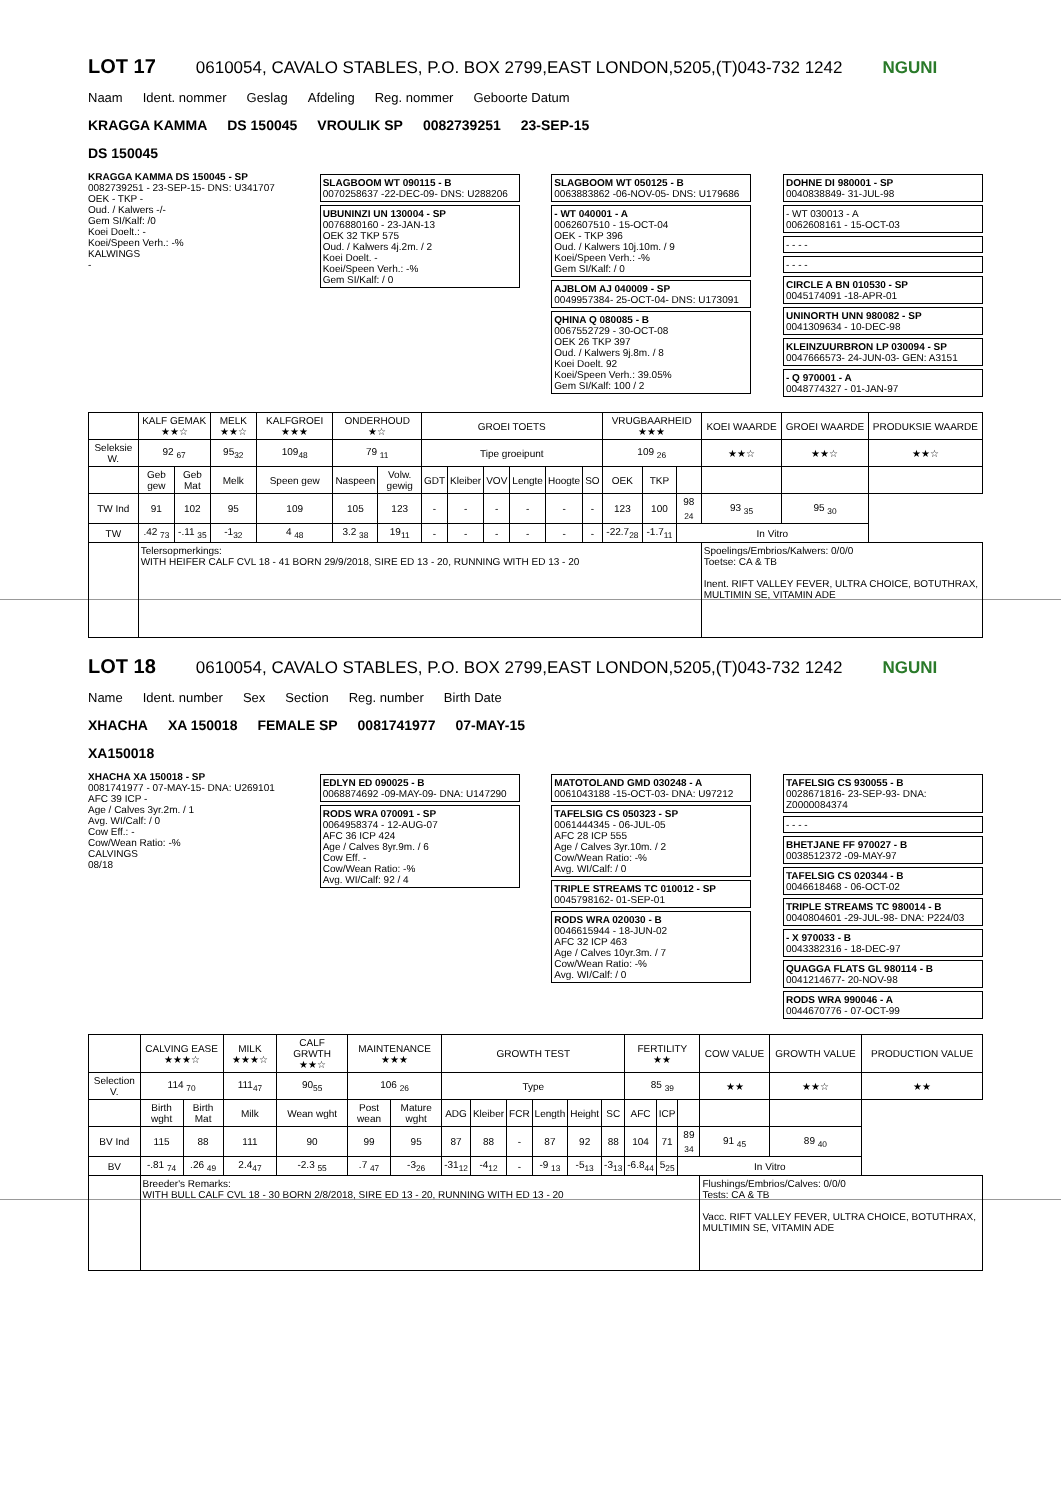LOT 17
0610054, CAVALO STABLES, P.O. BOX 2799,EAST LONDON,5205,(T)043-732 1242 NGUNI
Naam Ident. nommer Geslag Afdeling Reg. nommer Geboorte Datum
KRAGGA KAMMA DS 150045 VROULIK SP 0082739251 23-SEP-15
DS 150045
KRAGGA KAMMA DS 150045 - SP
0082739251 - 23-SEP-15- DNS: U341707
OEK - TKP -
Oud. / Kalwers -/-
Gem SI/Kalf: /0
Koei Doelt.: -
Koei/Speen Verh.: -%
KALWINGS
-
SLAGBOOM WT 090115 - B
0070258637 -22-DEC-09- DNS: U288206
UBUNINZI UN 130004 - SP
0076880160 - 23-JAN-13
OEK 32 TKP 575
Oud. / Kalwers 4j.2m. / 2
Koei Doelt. -
Koei/Speen Verh.: -%
Gem SI/Kalf: / 0
SLAGBOOM WT 050125 - B
0063883862 -06-NOV-05- DNS: U179686
- WT 040001 - A
0062607510 - 15-OCT-04
OEK - TKP 396
Oud. / Kalwers 10j.10m. / 9
Koei/Speen Verh.: -%
Gem SI/Kalf: / 0
AJBLOM AJ 040009 - SP
0049957384- 25-OCT-04- DNS: U173091
QHINA Q 080085 - B
0067552729 - 30-OCT-08
OEK 26 TKP 397
Oud. / Kalwers 9j.8m. / 8
Koei Doelt. 92
Koei/Speen Verh.: 39.05%
Gem SI/Kalf: 100 / 2
DOHNE DI 980001 - SP
0040838849- 31-JUL-98
- WT 030013 - A
0062608161 - 15-OCT-03
- - - -
- - - -
CIRCLE A BN 010530 - SP
0045174091 -18-APR-01
UNINORTH UNN 980082 - SP
0041309634 - 10-DEC-98
KLEINZUURBRON LP 030094 - SP
0047666573- 24-JUN-03- GEN: A3151
- Q 970001 - A
0048774327 - 01-JAN-97
| | KALF GEMAK ★★☆ | | MELK ★★☆ | KALFGROEI ★★★ | ONDERHOUD ★☆ | | GROEI TOETS | | | | | | VRUGBAARHEID ★★★ | | | KOEI WAARDE | GROEI WAARDE | PRODUKSIE WAARDE |
| --- | --- | --- | --- | --- | --- | --- | --- | --- | --- | --- | --- | --- | --- | --- | --- | --- | --- | --- |
| Seleksie W. | 92 <sub>67</sub> | | 95<sub>32</sub> | 109<sub>48</sub> | 79 <sub>11</sub> | | Tipe groeipunt | | | | | | 109 <sub>26</sub> | | | ★★☆ | ★★☆ | ★★☆ |
| | Geb gew | Geb Mat | Melk | Speen gew | Naspeen | Volw. gewig | GDT | Kleiber | VOV | Lengte | Hoogte | SO | OEK | TKP | | | | |
| TW Ind | 91 | 102 | 95 | 109 | 105 | 123 | - | - | - | - | - | - | 123 | 100 | 98 <sub>24</sub> | 93 <sub>35</sub> | 95 <sub>30</sub> | |
| TW | .42 <sub>73</sub> | -.11 <sub>35</sub> | -1<sub>32</sub> | 4 <sub>48</sub> | 3.2 <sub>38</sub> | 19<sub>11</sub> | - | - | - | - | - | - | -22.7<sub>28</sub> | -1.7<sub>11</sub> | In Vitro | | | |
| | Telersopmerkings: WITH HEIFER CALF CVL 18 - 41 BORN 29/9/2018, SIRE ED 13 - 20, RUNNING WITH ED 13 - 20 | | | | | | | | | | | | | | | Spoelings/Embrios/Kalwers: 0/0/0 Toetse: CA & TB Inent. RIFT VALLEY FEVER, ULTRA CHOICE, BOTUTHRAX, MULTIMIN SE, VITAMIN ADE | | |
LOT 18
0610054, CAVALO STABLES, P.O. BOX 2799,EAST LONDON,5205,(T)043-732 1242 NGUNI
Name Ident. number Sex Section Reg. number Birth Date
XHACHA XA 150018 FEMALE SP 0081741977 07-MAY-15
XA150018
XHACHA XA 150018 - SP
0081741977 - 07-MAY-15- DNA: U269101
AFC 39 ICP -
Age / Calves 3yr.2m. / 1
Avg. WI/Calf: / 0
Cow Eff.: -
Cow/Wean Ratio: -%
CALVINGS
08/18
EDLYN ED 090025 - B
0068874692 -09-MAY-09- DNA: U147290
RODS WRA 070091 - SP
0064958374 - 12-AUG-07
AFC 36 ICP 424
Age / Calves 8yr.9m. / 6
Cow Eff. -
Cow/Wean Ratio: -%
Avg. WI/Calf: 92 / 4
MATOTOLAND GMD 030248 - A
0061043188 -15-OCT-03- DNA: U97212
TAFELSIG CS 050323 - SP
0061444345 - 06-JUL-05
AFC 28 ICP 555
Age / Calves 3yr.10m. / 2
Cow/Wean Ratio: -%
Avg. WI/Calf: / 0
TRIPLE STREAMS TC 010012 - SP
0045798162- 01-SEP-01
RODS WRA 020030 - B
0046615944 - 18-JUN-02
AFC 32 ICP 463
Age / Calves 10yr.3m. / 7
Cow/Wean Ratio: -%
Avg. WI/Calf: / 0
TAFELSIG CS 930055 - B
0028671816- 23-SEP-93- DNA: Z0000084374
- - - -
BHETJANE FF 970027 - B
0038512372 -09-MAY-97
TAFELSIG CS 020344 - B
0046618468 - 06-OCT-02
TRIPLE STREAMS TC 980014 - B
0040804601 -29-JUL-98- DNA: P224/03
- X 970033 - B
0043382316 - 18-DEC-97
QUAGGA FLATS GL 980114 - B
0041214677- 20-NOV-98
RODS WRA 990046 - A
0044670776 - 07-OCT-99
| | CALVING EASE ★★★☆ | | MILK ★★★☆ | CALF GRWTH ★★☆ | MAINTENANCE ★★★ | | GROWTH TEST | | | | | | FERTILITY ★★ | | | COW VALUE | GROWTH VALUE | PRODUCTION VALUE |
| --- | --- | --- | --- | --- | --- | --- | --- | --- | --- | --- | --- | --- | --- | --- | --- | --- | --- | --- |
| Selection V. | 114 <sub>70</sub> | | 111<sub>47</sub> | 90<sub>55</sub> | 106 <sub>26</sub> | | Type | | | | | | 85 <sub>39</sub> | | | ★★ | ★★☆ | ★★ |
| | Birth wght | Birth Mat | Milk | Wean wght | Post wean | Mature wght | ADG | Kleiber | FCR | Length | Height | SC | AFC | ICP | | | | |
| BV Ind | 115 | 88 | 111 | 90 | 99 | 95 | 87 | 88 | - | 87 | 92 | 88 | 104 | 71 | 89 <sub>34</sub> | 91 <sub>45</sub> | 89 <sub>40</sub> | |
| BV | -.81 <sub>74</sub> | .26 <sub>49</sub> | 2.4<sub>47</sub> | -2.3 <sub>55</sub> | .7 <sub>47</sub> | -3<sub>26</sub> | -31<sub>12</sub> | -4<sub>12</sub> | - | -9 <sub>13</sub> | -5<sub>13</sub> | -3<sub>13</sub> | -6.8<sub>44</sub> | 5<sub>25</sub> | In Vitro | | | |
| | Breeder's Remarks: WITH BULL CALF CVL 18 - 30 BORN 2/8/2018, SIRE ED 13 - 20, RUNNING WITH ED 13 - 20 | | | | | | | | | | | | | | | Flushings/Embrios/Calves: 0/0/0 Tests: CA & TB Vacc. RIFT VALLEY FEVER, ULTRA CHOICE, BOTUTHRAX, MULTIMIN SE, VITAMIN ADE | | |